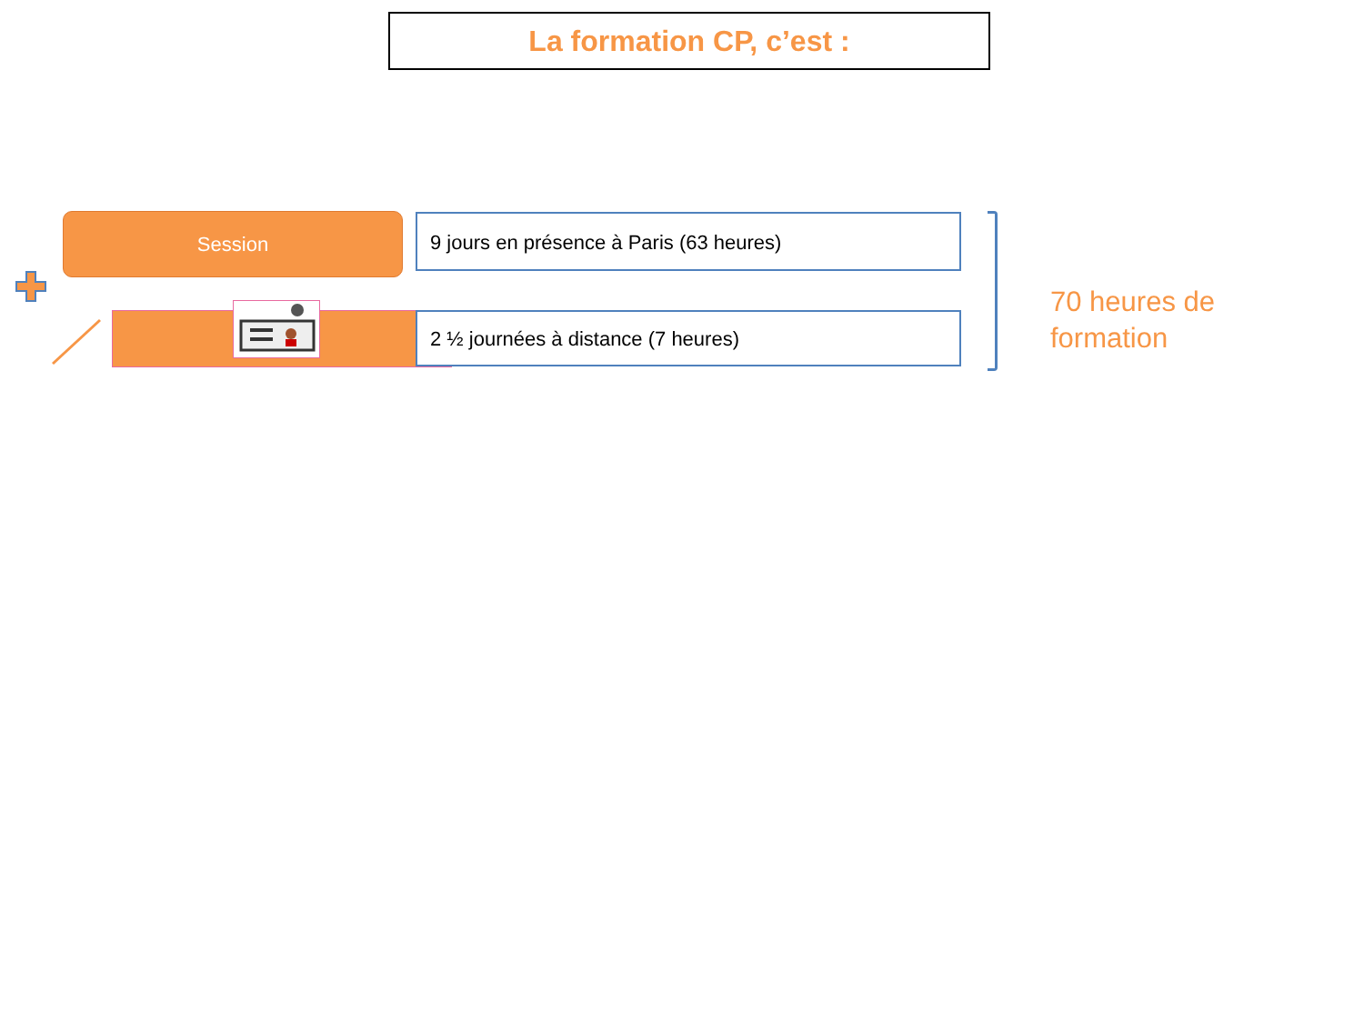La formation CP, c’est :
Session 9 jours en présence à Paris (63 heures)
2 ½ journées à distance (7 heures)
70 heures de
formation